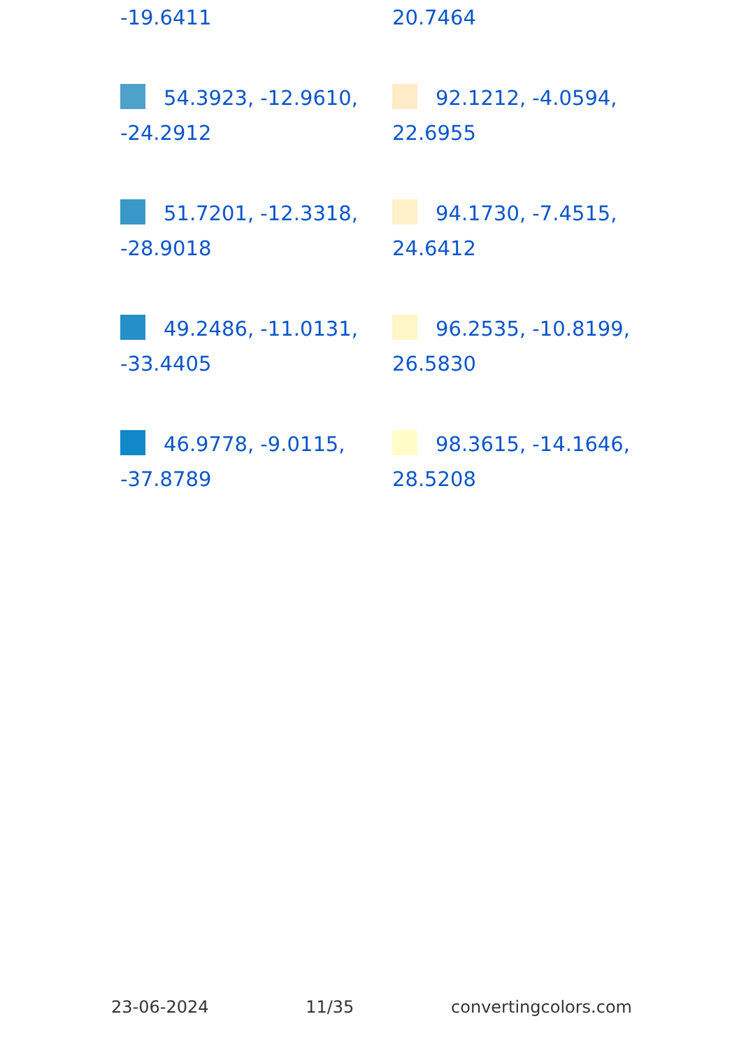-19.6411
20.7464
54.3923, -12.9610, -24.2912
92.1212, -4.0594, 22.6955
51.7201, -12.3318, -28.9018
94.1730, -7.4515, 24.6412
49.2486, -11.0131, -33.4405
96.2535, -10.8199, 26.5830
46.9778, -9.0115, -37.8789
98.3615, -14.1646, 28.5208
23-06-2024 11/35 convertingcolors.com